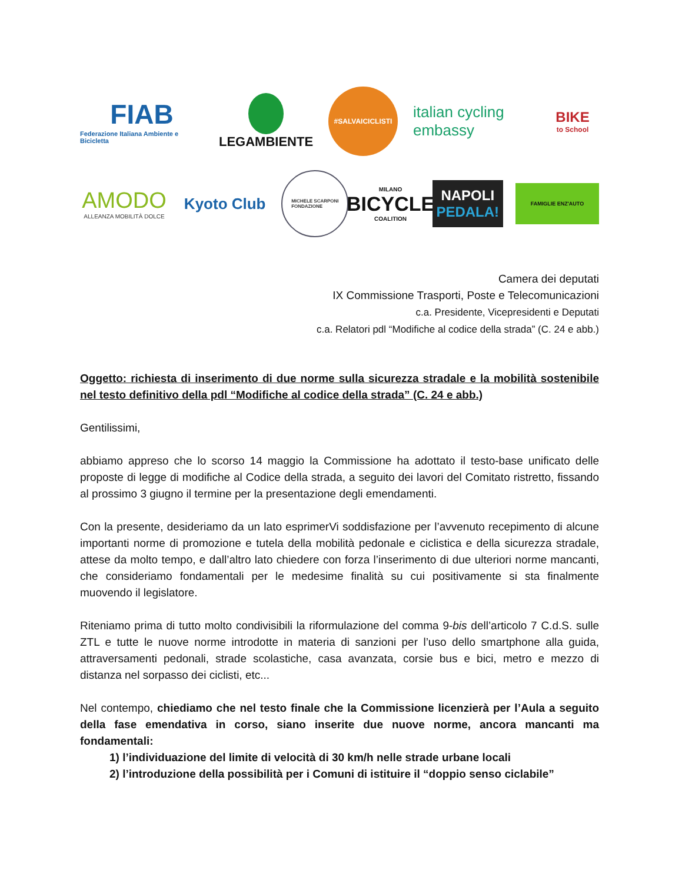FIAB
Federazione Italiana Ambiente e Bicicletta
LEGAMBIENTE
#SALVAICICLISTI
italian cycling embassy
BIKE
to School
AMODO
ALLEANZA MOBILITÀ DOLCE
Kyoto Club
MICHELE SCARPONI
FONDAZIONE
MILANO
BICYCLE
COALITION
NAPOLI
PEDALA!
FAMIGLIE ENZ'AUTO
Camera dei deputati
IX Commissione Trasporti, Poste e Telecomunicazioni
c.a. Presidente, Vicepresidenti e Deputati
c.a. Relatori pdl “Modifiche al codice della strada” (C. 24 e abb.)
Oggetto: richiesta di inserimento di due norme sulla sicurezza stradale e la mobilità sostenibile nel testo definitivo della pdl “Modifiche al codice della strada” (C. 24 e abb.)
Gentilissimi,
abbiamo appreso che lo scorso 14 maggio la Commissione ha adottato il testo-base unificato delle proposte di legge di modifiche al Codice della strada, a seguito dei lavori del Comitato ristretto, fissando al prossimo 3 giugno il termine per la presentazione degli emendamenti.
Con la presente, desideriamo da un lato esprimerVi soddisfazione per l’avvenuto recepimento di alcune importanti norme di promozione e tutela della mobilità pedonale e ciclistica e della sicurezza stradale, attese da molto tempo, e dall’altro lato chiedere con forza l’inserimento di due ulteriori norme mancanti, che consideriamo fondamentali per le medesime finalità su cui positivamente si sta finalmente muovendo il legislatore.
Riteniamo prima di tutto molto condivisibili la riformulazione del comma 9-bis dell’articolo 7 C.d.S. sulle ZTL e tutte le nuove norme introdotte in materia di sanzioni per l’uso dello smartphone alla guida, attraversamenti pedonali, strade scolastiche, casa avanzata, corsie bus e bici, metro e mezzo di distanza nel sorpasso dei ciclisti, etc...
Nel contempo, chiediamo che nel testo finale che la Commissione licenzierà per l’Aula a seguito della fase emendativa in corso, siano inserite due nuove norme, ancora mancanti ma fondamentali:
1) l’individuazione del limite di velocità di 30 km/h nelle strade urbane locali
2) l’introduzione della possibilità per i Comuni di istituire il “doppio senso ciclabile”